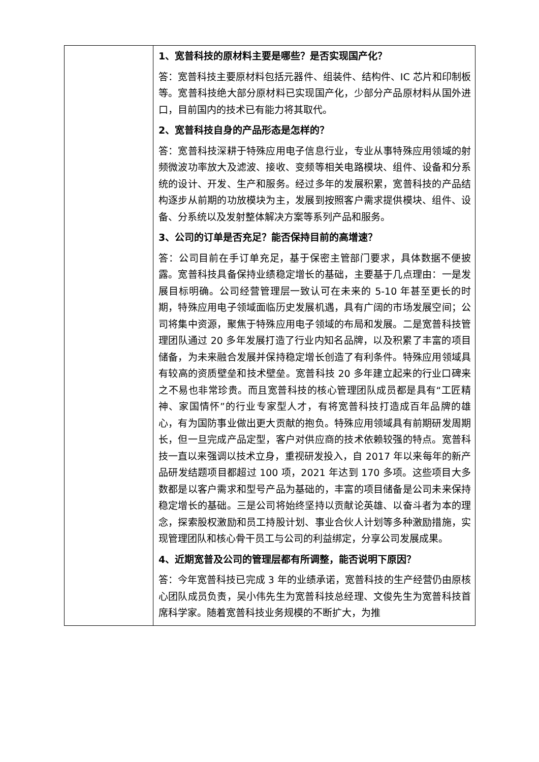| | 1、宽普科技的原材料主要是哪些？是否实现国产化？ 答：宽普科技主要原材料包括元器件、组装件、结构件、IC 芯片和印制板等。宽普科技绝大部分原材料已实现国产化，少部分产品原材料从国外进口，目前国内的技术已有能力将其取代。 2、宽普科技自身的产品形态是怎样的？ 答：宽普科技深耕于特殊应用电子信息行业，专业从事特殊应用领域的射频微波功率放大及滤波、接收、变频等相关电路模块、组件、设备和分系统的设计、开发、生产和服务。经过多年的发展积累，宽普科技的产品结构逐步从前期的功放模块为主，发展到按照客户需求提供模块、组件、设备、分系统以及发射整体解决方案等系列产品和服务。 3、公司的订单是否充足？能否保持目前的高增速？ 答：公司目前在手订单充足，基于保密主管部门要求，具体数据不便披露。宽普科技具备保持业绩稳定增长的基础，主要基于几点理由：一是发展目标明确。公司经营管理层一致认可在未来的 5-10 年甚至更长的时期，特殊应用电子领域面临历史发展机遇，具有广阔的市场发展空间；公司将集中资源，聚焦于特殊应用电子领域的布局和发展。二是宽普科技管理团队通过 20 多年发展打造了行业内知名品牌，以及积累了丰富的项目储备，为未来融合发展并保持稳定增长创造了有利条件。特殊应用领域具有较高的资质壁垒和技术壁垒。宽普科技 20 多年建立起来的行业口碑来之不易也非常珍贵。而且宽普科技的核心管理团队成员都是具有“工匠精神、家国情怀”的行业专家型人才，有将宽普科技打造成百年品牌的雄心，有为国防事业做出更大贡献的抱负。特殊应用领域具有前期研发周期长，但一旦完成产品定型，客户对供应商的技术依赖较强的特点。宽普科技一直以来强调以技术立身，重视研发投入，自 2017 年以来每年的新产品研发结题项目都超过 100 项，2021 年达到 170 多项。这些项目大多数都是以客户需求和型号产品为基础的，丰富的项目储备是公司未来保持稳定增长的基础。三是公司将始终坚持以贡献论英雄、以奋斗者为本的理念，探索股权激励和员工持股计划、事业合伙人计划等多种激励措施，实现管理团队和核心骨干员工与公司的利益绑定，分享公司发展成果。 4、近期宽普及公司的管理层都有所调整，能否说明下原因？ 答：今年宽普科技已完成 3 年的业绩承诺，宽普科技的生产经营仍由原核心团队成员负责，吴小伟先生为宽普科技总经理、文俊先生为宽普科技首席科学家。随着宽普科技业务规模的不断扩大，为推 |